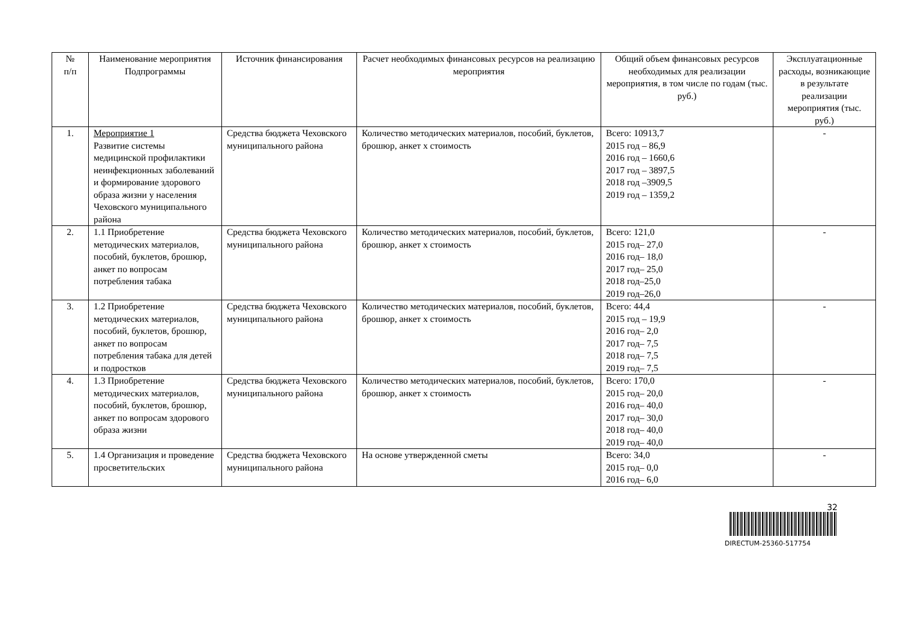| № п/п | Наименование мероприятия Подпрограммы | Источник финансирования | Расчет необходимых финансовых ресурсов на реализацию мероприятия | Общий объем финансовых ресурсов необходимых для реализации мероприятия, в том числе по годам (тыс. руб.) | Эксплуатационные расходы, возникающие в результате реализации мероприятия (тыс. руб.) |
| --- | --- | --- | --- | --- | --- |
| 1. | Мероприятие 1 Развитие системы медицинской профилактики неинфекционных заболеваний и формирование здорового образа жизни у населения Чеховского муниципального района | Средства бюджета Чеховского муниципального района | Количество методических материалов, пособий, буклетов, брошюр, анкет х стоимость | Всего: 10913,7 2015 год – 86,9 2016 год – 1660,6 2017 год – 3897,5 2018 год –3909,5 2019 год – 1359,2 | - |
| 2. | 1.1 Приобретение методических материалов, пособий, буклетов, брошюр, анкет по вопросам потребления табака | Средства бюджета Чеховского муниципального района | Количество методических материалов, пособий, буклетов, брошюр, анкет х стоимость | Всего: 121,0 2015 год– 27,0 2016 год– 18,0 2017 год– 25,0 2018 год–25,0 2019 год–26,0 | - |
| 3. | 1.2 Приобретение методических материалов, пособий, буклетов, брошюр, анкет по вопросам потребления табака для детей и подростков | Средства бюджета Чеховского муниципального района | Количество методических материалов, пособий, буклетов, брошюр, анкет х стоимость | Всего: 44,4 2015 год – 19,9 2016 год– 2,0 2017 год– 7,5 2018 год– 7,5 2019 год– 7,5 | - |
| 4. | 1.3 Приобретение методических материалов, пособий, буклетов, брошюр, анкет по вопросам здорового образа жизни | Средства бюджета Чеховского муниципального района | Количество методических материалов, пособий, буклетов, брошюр, анкет х стоимость | Всего: 170,0 2015 год– 20,0 2016 год– 40,0 2017 год– 30,0 2018 год– 40,0 2019 год– 40,0 | - |
| 5. | 1.4 Организация и проведение просветительских | Средства бюджета Чеховского муниципального района | На основе утвержденной сметы | Всего: 34,0 2015 год– 0,0 2016 год– 6,0 | - |
32
DIRECTUM-25360-517754